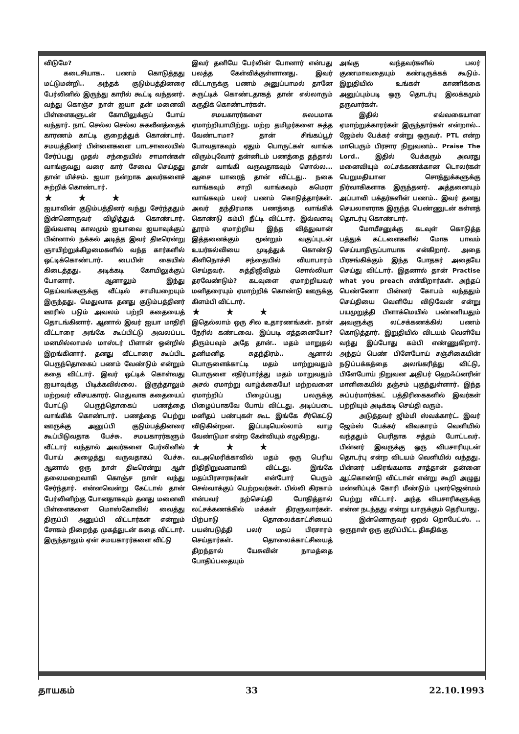விடுமே?
கடைசியாக.. பணம் கொடுத்தது மட்டுமன்றி.. அந்தக் குடும்பத்தினரை பேர்லினில் இருந்து காரில் கூட்டி வந்தனர். வந்து கொஞ்ச நாள் ஐயா தன் மனைவி பிள்ளைகளுடன் கோயிலுக்குப் போய் வந்தார். நாட் செல்ல செல்ல சுகவீனத்தைக் காரணம் காட்டி குறைத்துக் கொண்டார். சமயத்தினர் பிள்ளைகளை பாடசாலையில் சேர்ப்பது முதல் சந்தையில் சாமான்கள் வாங்குவது வரை கார் சேவை செய்தது தான் மிச்சம். ஐயா நன்றாக அவர்களைச் சுற்றிக் கொண்டார்.
★ ★ ★
ஐயாவின் குடும்பத்தினர் வந்து சேர்ந்ததும் இன்னொருவர் விழித்துக் கொண்டார். இவ்வளவு காலமும் ஐயாவை ஐயாவுக்குப் பின்னால் நக்கல் அடித்த இவர் திடீரென்று ஞாயிற்றுக்கிழமைகளில் வந்த கார்களில் ஒட்டிக்கொண்டார். பைபிள் கையில் கிடைத்தது. அடிக்கடி கோயிலுக்குப் போனார். ஆனாலும் இந்து தெய்வங்களுக்கு வீட்டில் சாமியறையும் இருந்தது. மெதுவாக தனது குடும்பத்தினர் ஊரில் படும் அவலம் பற்றி கதையைத் தொடங்கினார். ஆனால் இவர் ஐயா மாதிரி வீட்டாரை அங்கே கூப்பிட்டு அவலப்பட மனமில்லாமல் மாஸ்டர் பிளான் ஒன்றில் இறங்கினார். தனது வீட்டாரை கூப்பிட பெருந்தொகைப் பணம் வேண்டும் என்றும் கதை விட்டார். இவர் ஒட்டிக் கொள்வது ஐயாவுக்கு பிடிக்கவில்லை. இருந்தாலும் மற்றவர் விசயகாரர். மெதுவாக கதையைப் போட்டு பெருந்தொகைப் பணத்தை வாங்கிக் கொண்டார். பணத்தை பெற்று ஊருக்கு அனுப்பி குடும்பத்தினரை கூப்பிடுவதாக பேச்சு. சமயகாரர்களும் வீட்டார் வந்தால் அவர்களை பேர்லினில் போய் அழைத்து வருவதாகப் பேச்சு. ஆனால் ஒரு நாள் திடீரென்று ஆள் தலைமறைவாகி கொஞ்ச நாள் வந்து சேர்ந்தார். என்னவென்று கேட்டால் தான் பேர்லினிற்கு போனதாகவும் தனது மனைவி பிள்ளைகளை மொஸ்கோவில் வைத்து திருப்பி அனுப்பி விட்டார்கள் என்றும் சோகம் நிறைந்த முகத்துடன் கதை விட்டார். இருந்தாலும் ஏன் சமயகாரர்களை விட்டு
இவர் தனியே பேர்லின் போனார் என்பது பலத்த கேள்விக்குள்ளானது. இவர் வீட்டாருக்கு பணம் அனுப்பாமல் தானே சுருட்டிக் கொண்டதாகத் தான் எல்லாரும் கருதிக் கொண்டார்கள்.
சமயகாரர்களை சுலபமாக ஏமாற்றியாயிற்று. மற்ற தமிழர்களை சுத்த வேண்டாமா? தான் சிங்கப்பூர் போவதாகவும் ஏதும் பொருட்கள் வாங்க விரும்புவோர் தன்னிடம் பணத்தை தந்தால் தான் வாங்கி வருவதாகவும் சொல்ல... ஆசை யாரைத் தான் விட்டது.. நகை வாங்கவும் சாறி வாங்கவும் கமெரா வாங்கவும் பலர் பணம் கொடுத்தார்கள். அவர் தந்திரமாக பணத்தை வாங்கிக் கொண்டு கம்பி நீட்டி விட்டார். இவ்வளவு தூரம் ஏமாற்றிய இந்த வித்துவான் இத்தனைக்கும் மூன்றும் வகுப்புடன் உயர்கல்வியை முடித்துக் கொண்டு கிளிநொச்சி சந்தையில் வியாபாரம் செய்தவர். சுத்திஜீவிதம் சொல்லியா தரவேண்டும்? கடவுளை ஏமாற்றியவர் மனிதரையும் ஏமாற்றிக் கொண்டு ஊருக்கு கிளம்பி விட்டார்.
★ ★ ★
இதெல்லாம் ஒரு சில உதாரணங்கள். நான் நேரில் கண்டவை. இப்படி எத்தனையோ? திரும்பவும் அதே தான்.. மதம் மாறுதல் தனிமனித சுதந்திரம்.. ஆனால் பொருளைக்காட்டி மதம் மாற்றுவதும் பொருளை எதிர்பார்த்து மதம் மாறுவதும் அசல் ஏமாற்று வாழ்க்கையே! மற்றவனை ஏமாற்றிப் பிழைப்பது பலருக்கு பிழைப்பாகவே போய் விட்டது. அடிப்படை மனிதப் பண்புகள் கூட இங்கே சீர்கெட்டு விடுகின்றன. இப்படியெல்லாம் வாழ வேண்டுமா என்ற கேள்வியும் எழுகிறது.
★ ★ ★
வடஅமெரிக்காவில் மதம் ஒரு பெரிய நிதிநிறுவனமாகி விட்டது. இங்கே மதப்பிரசாரகர்கள் என்போர் பெரும் செல்வாக்குப் பெற்றவர்கள். பில்லி கிரகாம் என்பவர் நற்செய்தி போதித்தால் லட்சக்கணக்கில் மக்கள் திரளுவார்கள். பிற்பாடு தொலைக்காட்சியைப் பயன்படுத்தி பலர் மதப் பிரசாரம் செய்தார்கள். தொலைக்காட்சியைத் திறந்தால் யேசுவின் நாமத்தை போதிப்பதையும்
அங்கு வந்தவர்களில் பலர் குணமாவதையும் கண்டிருக்கக் கூடும். இறுதியில் உங்கள் காணிக்கை அனுப்பும்படி ஒரு தொடர்பு இலக்கமும் தருவார்கள்.
இதில் எவ்வகையான ஏமாற்றுக்காரர்கள் இருந்தார்கள் என்றால்.. ஜேம்ஸ் பேக்கர் என்று ஒருவர். PTL என்ற மாபெரும் பிரசார நிறுவனம்.. Praise The Lord.. இதில் பேக்கரும் அவரது மனைவியும் லட்சக்கணக்கான டொலர்கள் பெறுமதியான சொத்துக்களுக்கு நிர்வாகிகளாக இருந்தனர். அத்தனையும் அப்பாவி பக்தர்களின் பணம்.. இவர் தனது செயலாளராக இருந்த பெண்ணுடன் கள்ளத் தொடர்பு கொண்டார்.
மோயீசனுக்கு கடவுள் கொடுத்த பத்துக் கட்டளைகளில் மோக பாவம் செய்யாதிருப்பாயாக என்கிறார். அதை பிரசங்கிக்கும் இந்த போதகர் அதையே செய்து விட்டார். இதனால் தான் Practise what you preach என்கிறார்கள். அந்தப் பெண்ணோ பின்னர் கோபம் வந்ததும் செய்தியை வெளியே விடுவேன் என்று பயமுறுத்தி பிளாக்மெயில் பண்ணியதும் அவளுக்கு லட்சக்கணக்கில் பணம் கொடுத்தார். இறுதியில் விடயம் வெளியே வந்து இப்போது கம்பி எண்ணுகிறார். அந்தப் பெண் பிளேபோய் சஞ்சிகையின் நடுப்பக்கத்தை அலங்கரித்து விட்டு, பிளேபோய் நிறுவன அதிபர் ஹெஃப்னரின் மாளிகையில் தஞ்சம் புகுந்துள்ளார். இந்த சுப்பர்மார்க்கட் பத்திரிகைகளில் இவர்கள் பற்றியும் அடிக்கடி செய்தி வரும்.
அடுத்தவர் ஜிம்மி ஸ்வக்கார்ட். இவர் ஜேம்ஸ் பேக்கர் விவகாரம் வெளியில் வந்ததும் பெரிதாக சத்தம் போட்டவர். பின்னர் இவருக்கு ஒரு விபசாரியுடன் தொடர்பு என்ற விடயம் வெளியில் வந்தது. பின்னர் பகிரங்கமாக சாத்தான் தன்னை ஆட்கொண்டு விட்டான் என்று கூறி அழுது மன்னிப்புக் கோரி மீண்டும் புனர்ஜென்மம் பெற்று விட்டார். அந்த விபசாரிகளுக்கு என்ன நடந்தது என்று யாருக்கும் தெரியாது.
இன்னொருவர் ஒறல் றொபேட்ஸ். .. ஒருநாள் ஒரு குறிப்பிட்ட திகதிக்கு
தாயகம் 33 22.10.1993